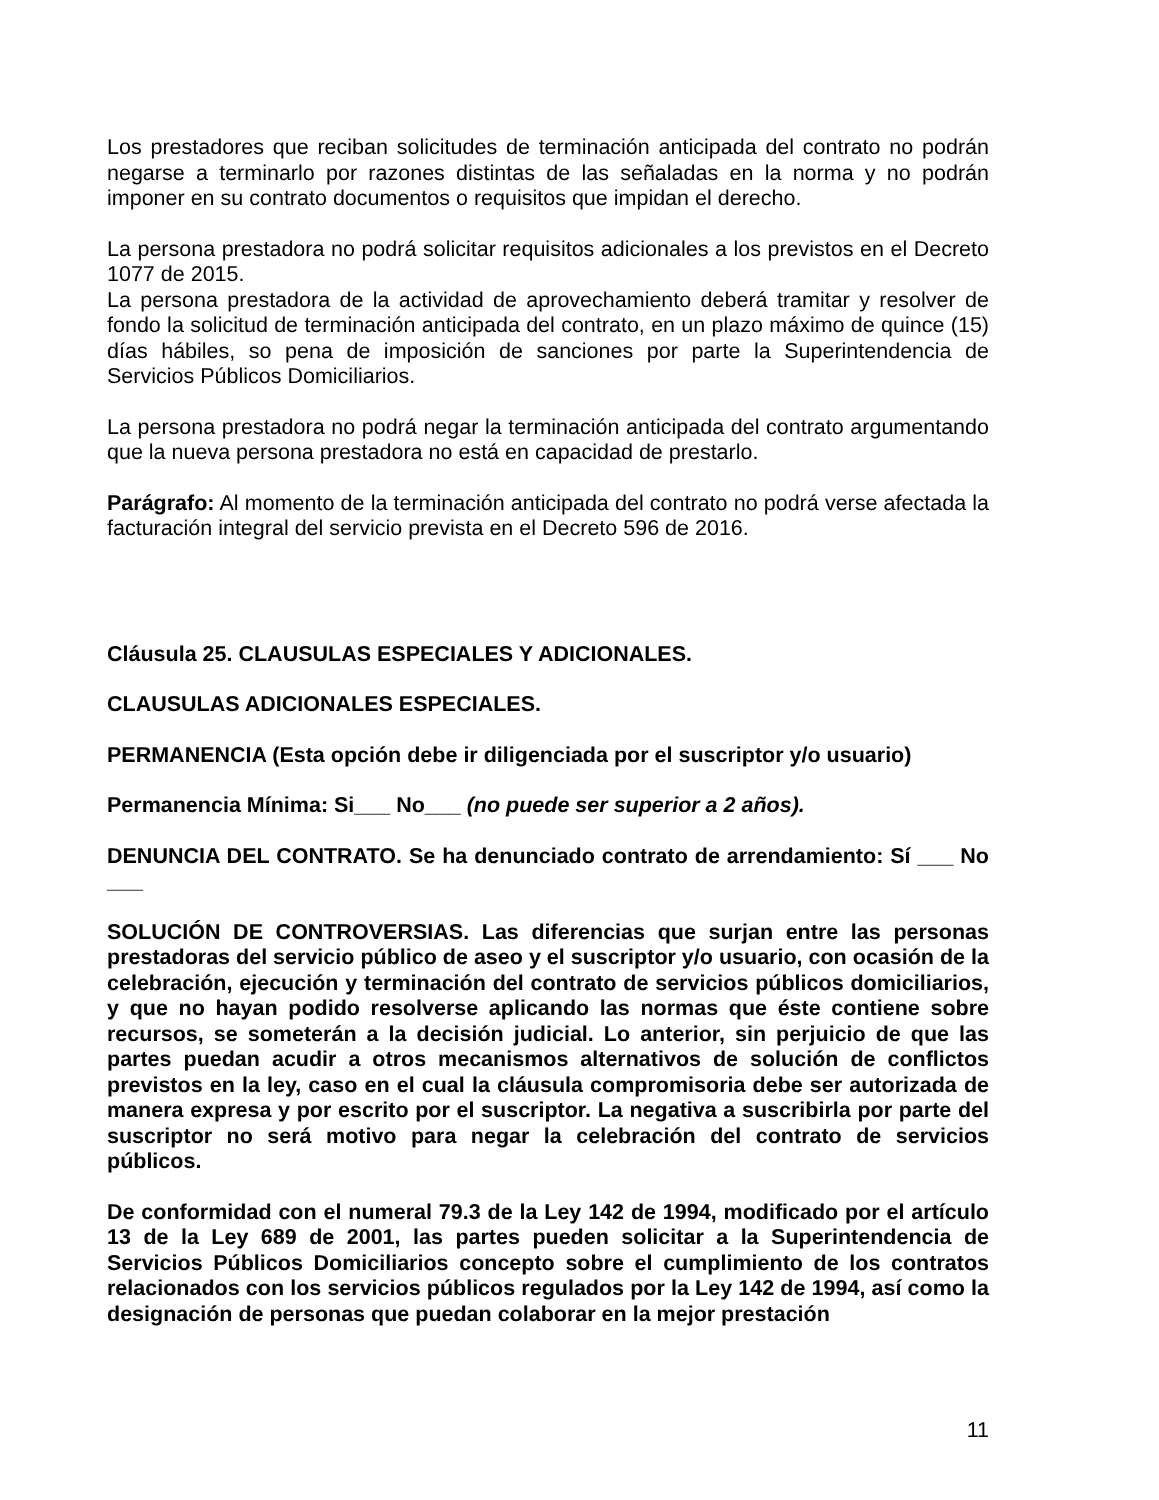Los prestadores que reciban solicitudes de terminación anticipada del contrato no podrán negarse a terminarlo por razones distintas de las señaladas en la norma y no podrán imponer en su contrato documentos o requisitos que impidan el derecho.
La persona prestadora no podrá solicitar requisitos adicionales a los previstos en el Decreto 1077 de 2015.
La persona prestadora de la actividad de aprovechamiento deberá tramitar y resolver de fondo la solicitud de terminación anticipada del contrato, en un plazo máximo de quince (15) días hábiles, so pena de imposición de sanciones por parte la Superintendencia de Servicios Públicos Domiciliarios.
La persona prestadora no podrá negar la terminación anticipada del contrato argumentando que la nueva persona prestadora no está en capacidad de prestarlo.
Parágrafo: Al momento de la terminación anticipada del contrato no podrá verse afectada la facturación integral del servicio prevista en el Decreto 596 de 2016.
Cláusula 25. CLAUSULAS ESPECIALES Y ADICIONALES.
CLAUSULAS ADICIONALES ESPECIALES.
PERMANENCIA (Esta opción debe ir diligenciada por el suscriptor y/o usuario)
Permanencia Mínima: Si___ No___ (no puede ser superior a 2 años).
DENUNCIA DEL CONTRATO. Se ha denunciado contrato de arrendamiento: Sí ___ No ___
SOLUCIÓN DE CONTROVERSIAS. Las diferencias que surjan entre las personas prestadoras del servicio público de aseo y el suscriptor y/o usuario, con ocasión de la celebración, ejecución y terminación del contrato de servicios públicos domiciliarios, y que no hayan podido resolverse aplicando las normas que éste contiene sobre recursos, se someterán a la decisión judicial. Lo anterior, sin perjuicio de que las partes puedan acudir a otros mecanismos alternativos de solución de conflictos previstos en la ley, caso en el cual la cláusula compromisoria debe ser autorizada de manera expresa y por escrito por el suscriptor. La negativa a suscribirla por parte del suscriptor no será motivo para negar la celebración del contrato de servicios públicos.
De conformidad con el numeral 79.3 de la Ley 142 de 1994, modificado por el artículo 13 de la Ley 689 de 2001, las partes pueden solicitar a la Superintendencia de Servicios Públicos Domiciliarios concepto sobre el cumplimiento de los contratos relacionados con los servicios públicos regulados por la Ley 142 de 1994, así como la designación de personas que puedan colaborar en la mejor prestación
11